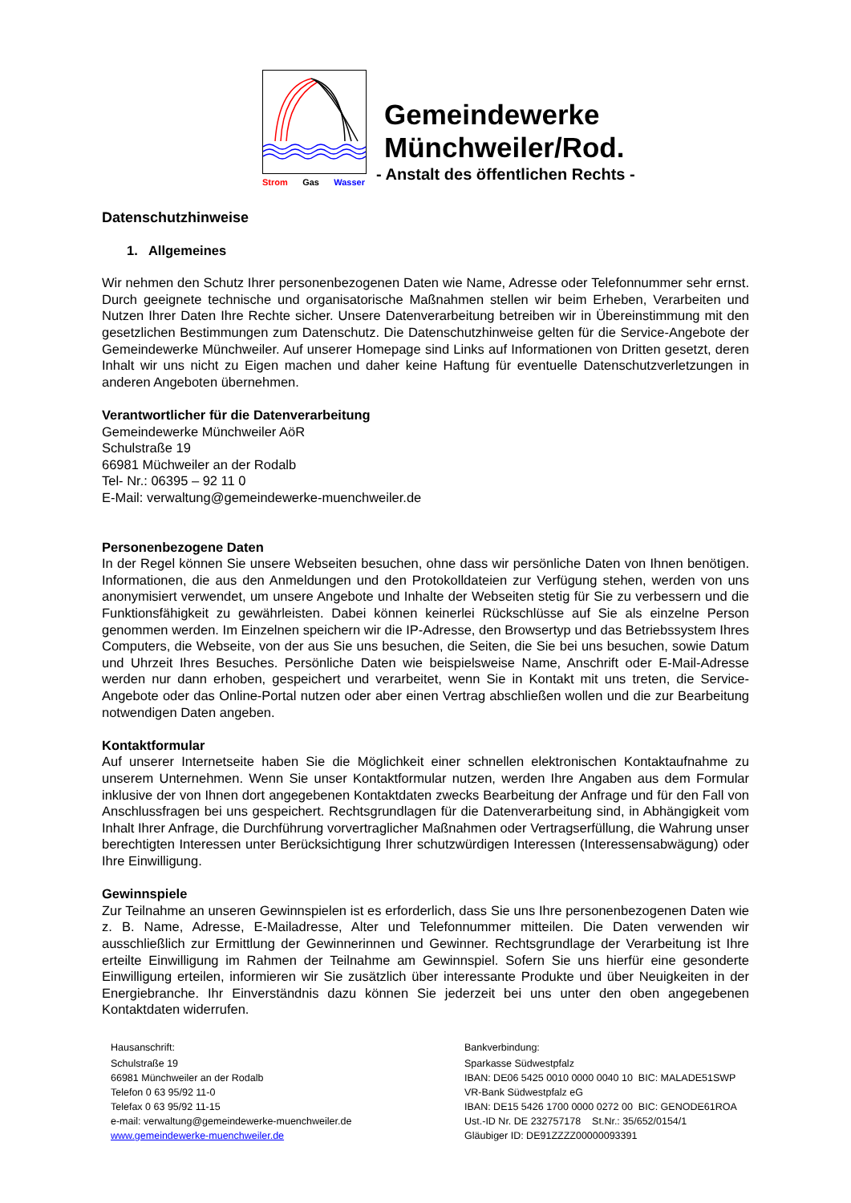Strom Gas Wasser
Gemeindewerke
Münchweiler/Rod.
- Anstalt des öffentlichen Rechts -
Datenschutzhinweise
1. Allgemeines
Wir nehmen den Schutz Ihrer personenbezogenen Daten wie Name, Adresse oder Telefonnummer sehr ernst. Durch geeignete technische und organisatorische Maßnahmen stellen wir beim Erheben, Verarbeiten und Nutzen Ihrer Daten Ihre Rechte sicher. Unsere Datenverarbeitung betreiben wir in Übereinstimmung mit den gesetzlichen Bestimmungen zum Datenschutz. Die Datenschutzhinweise gelten für die Service-Angebote der Gemeindewerke Münchweiler. Auf unserer Homepage sind Links auf Informationen von Dritten gesetzt, deren Inhalt wir uns nicht zu Eigen machen und daher keine Haftung für eventuelle Datenschutzverletzungen in anderen Angeboten übernehmen.
Verantwortlicher für die Datenverarbeitung
Gemeindewerke Münchweiler AöR
Schulstraße 19
66981 Müchweiler an der Rodalb
Tel- Nr.: 06395 – 92 11 0
E-Mail: verwaltung@gemeindewerke-muenchweiler.de
Personenbezogene Daten
In der Regel können Sie unsere Webseiten besuchen, ohne dass wir persönliche Daten von Ihnen benötigen. Informationen, die aus den Anmeldungen und den Protokolldateien zur Verfügung stehen, werden von uns anonymisiert verwendet, um unsere Angebote und Inhalte der Webseiten stetig für Sie zu verbessern und die Funktionsfähigkeit zu gewährleisten. Dabei können keinerlei Rückschlüsse auf Sie als einzelne Person genommen werden. Im Einzelnen speichern wir die IP-Adresse, den Browsertyp und das Betriebssystem Ihres Computers, die Webseite, von der aus Sie uns besuchen, die Seiten, die Sie bei uns besuchen, sowie Datum und Uhrzeit Ihres Besuches. Persönliche Daten wie beispielsweise Name, Anschrift oder E-Mail-Adresse werden nur dann erhoben, gespeichert und verarbeitet, wenn Sie in Kontakt mit uns treten, die Service-Angebote oder das Online-Portal nutzen oder aber einen Vertrag abschließen wollen und die zur Bearbeitung notwendigen Daten angeben.
Kontaktformular
Auf unserer Internetseite haben Sie die Möglichkeit einer schnellen elektronischen Kontaktaufnahme zu unserem Unternehmen. Wenn Sie unser Kontaktformular nutzen, werden Ihre Angaben aus dem Formular inklusive der von Ihnen dort angegebenen Kontaktdaten zwecks Bearbeitung der Anfrage und für den Fall von Anschlussfragen bei uns gespeichert. Rechtsgrundlagen für die Datenverarbeitung sind, in Abhängigkeit vom Inhalt Ihrer Anfrage, die Durchführung vorvertraglicher Maßnahmen oder Vertragserfüllung, die Wahrung unser berechtigten Interessen unter Berücksichtigung Ihrer schutzwürdigen Interessen (Interessensabwägung) oder Ihre Einwilligung.
Gewinnspiele
Zur Teilnahme an unseren Gewinnspielen ist es erforderlich, dass Sie uns Ihre personenbezogenen Daten wie z. B. Name, Adresse, E-Mailadresse, Alter und Telefonnummer mitteilen. Die Daten verwenden wir ausschließlich zur Ermittlung der Gewinnerinnen und Gewinner. Rechtsgrundlage der Verarbeitung ist Ihre erteilte Einwilligung im Rahmen der Teilnahme am Gewinnspiel. Sofern Sie uns hierfür eine gesonderte Einwilligung erteilen, informieren wir Sie zusätzlich über interessante Produkte und über Neuigkeiten in der Energiebranche. Ihr Einverständnis dazu können Sie jederzeit bei uns unter den oben angegebenen Kontaktdaten widerrufen.
Hausanschrift:
Schulstraße 19
66981 Münchweiler an der Rodalb
Telefon 0 63 95/92 11-0
Telefax 0 63 95/92 11-15
e-mail: verwaltung@gemeindewerke-muenchweiler.de
www.gemeindewerke-muenchweiler.de
Bankverbindung:
Sparkasse Südwestpfalz
IBAN: DE06 5425 0010 0000 0040 10 BIC: MALADE51SWP
VR-Bank Südwestpfalz eG
IBAN: DE15 5426 1700 0000 0272 00 BIC: GENODE61ROA
Ust.-ID Nr. DE 232757178 St.Nr.: 35/652/0154/1
Gläubiger ID: DE91ZZZZ00000093391